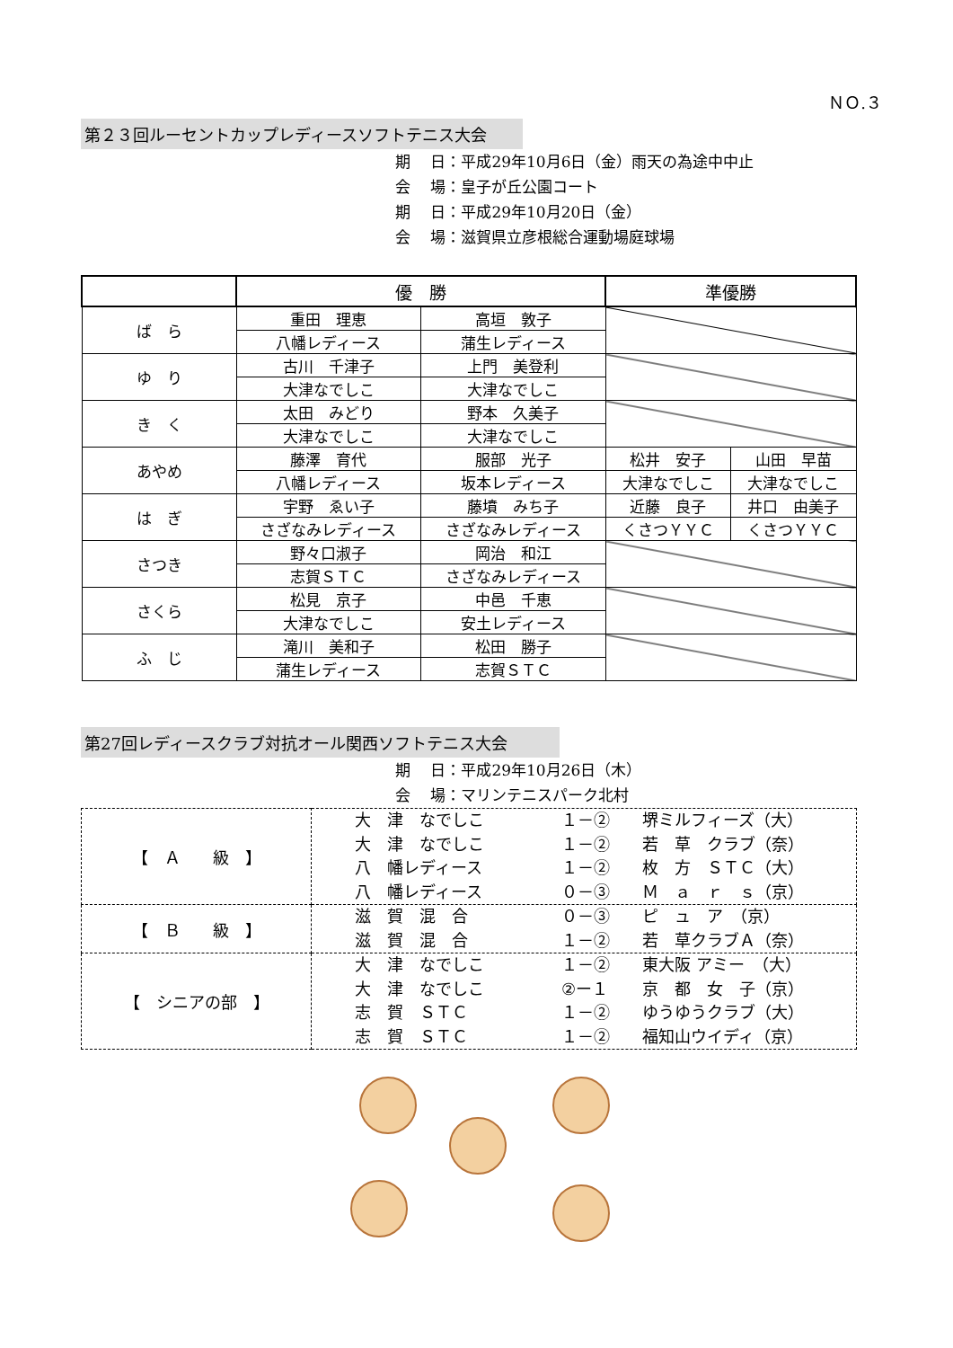ＮＯ.３
第２３回ルーセントカップレディースソフトテニス大会　　
期　 日：平成29年10月6日（金）雨天の為途中中止
会　 場：皇子が丘公園コート
期　 日：平成29年10月20日（金）
会　 場：滋賀県立彦根総合運動場庭球場
| | 優 勝 | | 準優勝 | |
| --- | --- | --- | --- | --- |
| ば ら | 重田 理恵 | 高垣 敦子 | | |
| | 八幡レディース | 蒲生レディース | | |
| ゆ り | 古川 千津子 | 上門 美登利 | | |
| | 大津なでしこ | 大津なでしこ | | |
| き く | 太田 みどり | 野本 久美子 | | |
| | 大津なでしこ | 大津なでしこ | | |
| あやめ | 藤澤 育代 | 服部 光子 | 松井 安子 | 山田 早苗 |
| | 八幡レディース | 坂本レディース | 大津なでしこ | 大津なでしこ |
| は ぎ | 宇野 ゑい子 | 藤墳 みち子 | 近藤 良子 | 井口 由美子 |
| | さざなみレディース | さざなみレディース | くさつＹＹＣ | くさつＹＹＣ |
| さつき | 野々口淑子 | 岡治 和江 | | |
| | 志賀ＳＴＣ | さざなみレディース | | |
| さくら | 松見 京子 | 中邑 千恵 | | |
| | 大津なでしこ | 安土レディース | | |
| ふ じ | 滝川 美和子 | 松田 勝子 | | |
| | 蒲生レディース | 志賀ＳＴＣ | | |
第27回レディースクラブ対抗オール関西ソフトテニス大会　　　
期　 日：平成29年10月26日（木）
会　 場：マリンテニスパーク北村
| 【 Ａ 級 】 | 大 津 なでしこ １－② 堺ミルフィーズ（大） 大 津 なでしこ １－② 若 草 クラブ（奈） 八 幡レディース １－② 枚 方 ＳＴＣ（大） 八 幡レディース ０－③ Ｍ ａ ｒ ｓ（京） |
| 【 Ｂ 級 】 | 滋 賀 混 合 ０－③ ピ ュ ア （京） 滋 賀 混 合 １－② 若 草クラブＡ（奈） |
| 【 シニアの部 】 | 大 津 なでしこ １－② 東大阪 アミー （大） 大 津 なでしこ ②ー１ 京 都 女 子（京） 志 賀 ＳＴＣ １－② ゆうゆうクラブ（大） 志 賀 ＳＴＣ １－② 福知山ウイディ（京） |